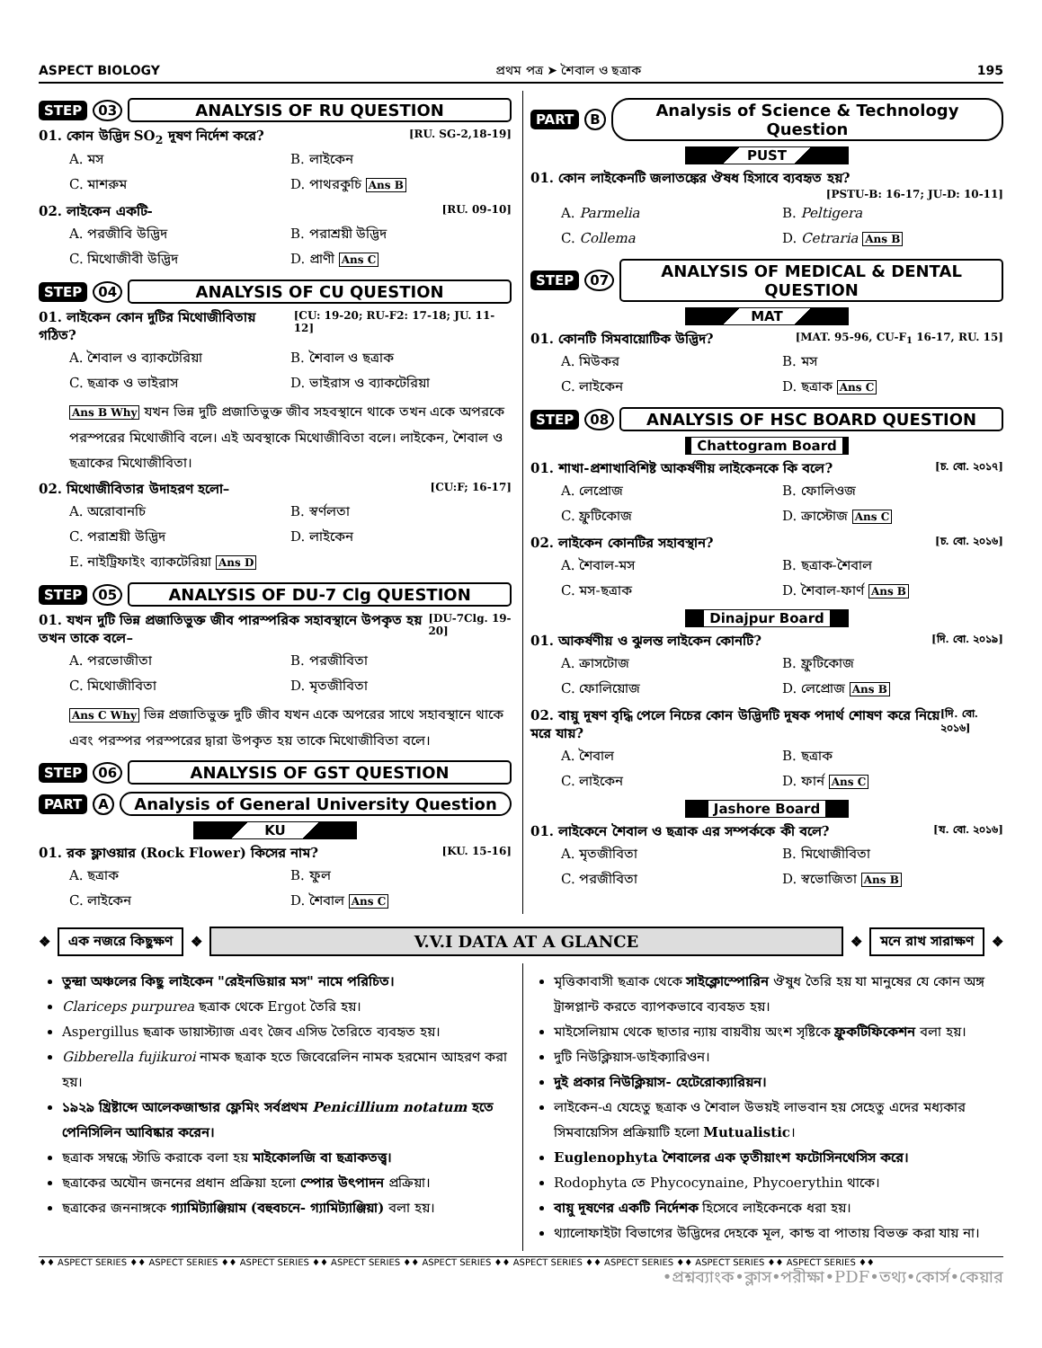ASPECT BIOLOGY প্রথম পত্র ➤ শৈবাল ও ছত্রাক 195
STEP 03 ANALYSIS OF RU QUESTION
01. কোন উদ্ভিদ SO<sub>2</sub> দূষণ নির্দেশ করে? [RU. SG-2,18-19]
A. মস B. লাইকেন C. মাশরুম D. পাথরকুচি Ans B
02. লাইকেন একটি- [RU. 09-10]
A. পরজীবি উদ্ভিদ B. পরাশ্রয়ী উদ্ভিদ C. মিথোজীবী উদ্ভিদ D. প্রাণী Ans C
STEP 04 ANALYSIS OF CU QUESTION
01. লাইকেন কোন দুটির মিথোজীবিতায় গঠিত? [CU: 19-20; RU-F2: 17-18; JU. 11-12]
A. শৈবাল ও ব্যাকটেরিয়া B. শৈবাল ও ছত্রাক C. ছত্রাক ও ভাইরাস D. ভাইরাস ও ব্যাকটেরিয়া
Ans B Why যখন ভিন্ন দুটি প্রজাতিভুক্ত জীব সহবস্থানে থাকে তখন একে অপরকে পরস্পরের মিথোজীবি বলে। এই অবস্থাকে মিথোজীবিতা বলে। লাইকেন, শৈবাল ও ছত্রাকের মিথোজীবিতা।
02. মিথোজীবিতার উদাহরণ হলো– [CU:F; 16-17]
A. অরোবানচি B. স্বর্ণলতা C. পরাশ্রয়ী উদ্ভিদ D. লাইকেন E. নাইট্রিফাইং ব্যাকটেরিয়া Ans D
STEP 05 ANALYSIS OF DU-7 Clg QUESTION
01. যখন দুটি ভিন্ন প্রজাতিভুক্ত জীব পারস্পরিক সহাবস্থানে উপকৃত হয় তখন তাকে বলে– [DU-7Clg. 19-20]
A. পরভোজীতা B. পরজীবিতা C. মিথোজীবিতা D. মৃতজীবিতা
Ans C Why ভিন্ন প্রজাতিভুক্ত দুটি জীব যখন একে অপরের সাথে সহাবস্থানে থাকে এবং পরস্পর পরস্পরের দ্বারা উপকৃত হয় তাকে মিথোজীবিতা বলে।
STEP 06 ANALYSIS OF GST QUESTION
PART A Analysis of General University Question
KU
01. রক ফ্লাওয়ার (Rock Flower) কিসের নাম? [KU. 15-16]
A. ছত্রাক B. ফুল C. লাইকেন D. শৈবাল Ans C
PART B Analysis of Science & Technology Question
PUST
01. কোন লাইকেনটি জলাতঙ্কের ঔষধ হিসাবে ব্যবহৃত হয়?
[PSTU-B: 16-17; JU-D: 10-11]
A. Parmelia B. Peltigera C. Collema D. Cetraria Ans B
STEP 07 ANALYSIS OF MEDICAL & DENTAL QUESTION
MAT
01. কোনটি সিমবায়োটিক উদ্ভিদ? [MAT. 95-96, CU-F<sub>1</sub> 16-17, RU. 15]
A. মিউকর B. মস C. লাইকেন D. ছত্রাক Ans C
STEP 08 ANALYSIS OF HSC BOARD QUESTION
Chattogram Board
01. শাখা-প্রশাখাবিশিষ্ট আকর্ষণীয় লাইকেনকে কি বলে? [চ. বো. ২০১৭]
A. লেপ্রোজ B. ফোলিওজ C. ফ্রুটিকোজ D. ক্রাস্টোজ Ans C
02. লাইকেন কোনটির সহাবস্থান? [চ. বো. ২০১৬]
A. শৈবাল-মস B. ছত্রাক-শৈবাল C. মস-ছত্রাক D. শৈবাল-ফার্ণ Ans B
Dinajpur Board
01. আকর্ষণীয় ও ঝুলন্ত লাইকেন কোনটি? [দি. বো. ২০১৯]
A. ক্রাসটোজ B. ফ্রুটিকোজ C. ফোলিয়োজ D. লেপ্রোজ Ans B
02. বায়ু দূষণ বৃদ্ধি পেলে নিচের কোন উদ্ভিদটি দূষক পদার্থ শোষণ করে নিয়ে মরে যায়? [দি. বো. ২০১৬]
A. শৈবাল B. ছত্রাক C. লাইকেন D. ফার্ন Ans C
Jashore Board
01. লাইকেনে শৈবাল ও ছত্রাক এর সম্পর্ককে কী বলে? [য. বো. ২০১৬]
A. মৃতজীবিতা B. মিথোজীবিতা C. পরজীবিতা D. স্বভোজিতা Ans B
❖
এক নজরে কিছুক্ষণ
❖
V.V.I DATA AT A GLANCE
❖
মনে রাখ সারাক্ষণ
❖
তুন্দ্রা অঞ্চলের কিছু লাইকেন "রেইনডিয়ার মস" নামে পরিচিত।
Clariceps purpurea ছত্রাক থেকে Ergot তৈরি হয়।
Aspergillus ছত্রাক ডায়াস্ট্যাজ এবং জৈব এসিড তৈরিতে ব্যবহৃত হয়।
Gibberella fujikuroi নামক ছত্রাক হতে জিবেরেলিন নামক হরমোন আহরণ করা হয়।
১৯২৯ খ্রিষ্টাব্দে আলেকজান্ডার ফ্লেমিং সর্বপ্রথম Penicillium notatum হতে পেনিসিলিন আবিষ্কার করেন।
ছত্রাক সম্বন্ধে স্টাডি করাকে বলা হয় মাইকোলজি বা ছত্রাকতত্ত্ব।
ছত্রাকের অযৌন জননের প্রধান প্রক্রিয়া হলো স্পোর উৎপাদন প্রক্রিয়া।
ছত্রাকের জননাঙ্গকে গ্যামিট্যাঞ্জিয়াম (বহুবচনে- গ্যামিট্যাঞ্জিয়া) বলা হয়।
মৃত্তিকাবাসী ছত্রাক থেকে সাইক্লোস্পোরিন ঔষুধ তৈরি হয় যা মানুষের যে কোন অঙ্গ ট্রান্সপ্লান্ট করতে ব্যাপকভাবে ব্যবহৃত হয়।
মাইসেলিয়াম থেকে ছাতার ন্যায় বায়বীয় অংশ সৃষ্টিকে ফ্রুকটিফিকেশন বলা হয়।
দুটি নিউক্লিয়াস-ডাইক্যারিওন।
দুই প্রকার নিউক্লিয়াস- হেটেরোক্যারিয়ন।
লাইকেন-এ যেহেতু ছত্রাক ও শৈবাল উভয়ই লাভবান হয় সেহেতু এদের মধ্যকার সিমবায়েসিস প্রক্রিয়াটি হলো Mutualistic।
Euglenophyta শৈবালের এক তৃতীয়াংশ ফটোসিনথেসিস করে।
Rodophyta তে Phycocynaine, Phycoerythin থাকে।
বায়ু দূষণের একটি নির্দেশক হিসেবে লাইকেনকে ধরা হয়।
থ্যালোফাইটা বিভাগের উদ্ভিদের দেহকে মূল, কান্ড বা পাতায় বিভক্ত করা যায় না।
♦♦ ASPECT SERIES ♦♦ ASPECT SERIES ♦♦ ASPECT SERIES ♦♦ ASPECT SERIES ♦♦ ASPECT SERIES ♦♦ ASPECT SERIES ♦♦ ASPECT SERIES ♦♦ ASPECT SERIES ♦♦ ASPECT SERIES ♦♦
•প্রশ্নব্যাংক•ক্লাস•পরীক্ষা•PDF•তথ্য•কোর্স•কেয়ার